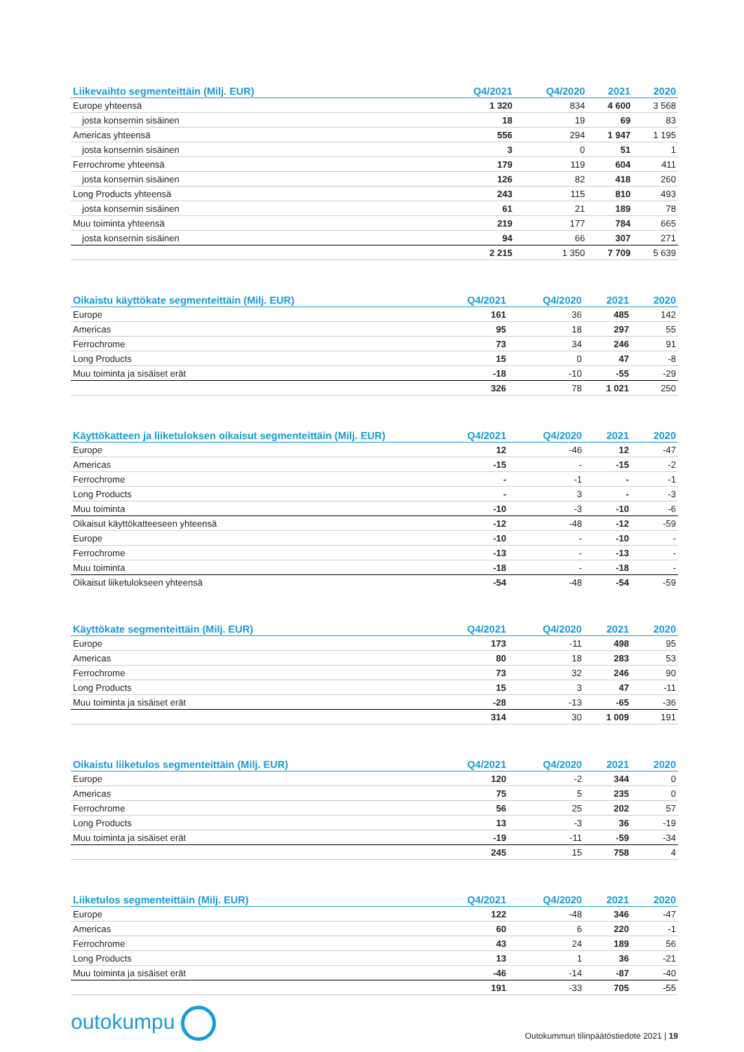| Liikevaihto segmenteittäin (Milj. EUR) | Q4/2021 | Q4/2020 | 2021 | 2020 |
| --- | --- | --- | --- | --- |
| Europe yhteensä | 1 320 | 834 | 4 600 | 3 568 |
| josta konsernin sisäinen | 18 | 19 | 69 | 83 |
| Americas yhteensä | 556 | 294 | 1 947 | 1 195 |
| josta konsernin sisäinen | 3 | 0 | 51 | 1 |
| Ferrochrome yhteensä | 179 | 119 | 604 | 411 |
| josta konsernin sisäinen | 126 | 82 | 418 | 260 |
| Long Products yhteensä | 243 | 115 | 810 | 493 |
| josta konsernin sisäinen | 61 | 21 | 189 | 78 |
| Muu toiminta yhteensä | 219 | 177 | 784 | 665 |
| josta konsernin sisäinen | 94 | 66 | 307 | 271 |
| | 2 215 | 1 350 | 7 709 | 5 639 |
| Oikaistu käyttökate segmenteittäin (Milj. EUR) | Q4/2021 | Q4/2020 | 2021 | 2020 |
| --- | --- | --- | --- | --- |
| Europe | 161 | 36 | 485 | 142 |
| Americas | 95 | 18 | 297 | 55 |
| Ferrochrome | 73 | 34 | 246 | 91 |
| Long Products | 15 | 0 | 47 | -8 |
| Muu toiminta ja sisäiset erät | -18 | -10 | -55 | -29 |
| | 326 | 78 | 1 021 | 250 |
| Käyttökatteen ja liiketuloksen oikaisut segmenteittäin (Milj. EUR) | Q4/2021 | Q4/2020 | 2021 | 2020 |
| --- | --- | --- | --- | --- |
| Europe | 12 | -46 | 12 | -47 |
| Americas | -15 | - | -15 | -2 |
| Ferrochrome | - | -1 | - | -1 |
| Long Products | - | 3 | - | -3 |
| Muu toiminta | -10 | -3 | -10 | -6 |
| Oikaisut käyttökatteeseen yhteensä | -12 | -48 | -12 | -59 |
| Europe | -10 | - | -10 | - |
| Ferrochrome | -13 | - | -13 | - |
| Muu toiminta | -18 | - | -18 | - |
| Oikaisut liiketulokseen yhteensä | -54 | -48 | -54 | -59 |
| Käyttökate segmenteittäin (Milj. EUR) | Q4/2021 | Q4/2020 | 2021 | 2020 |
| --- | --- | --- | --- | --- |
| Europe | 173 | -11 | 498 | 95 |
| Americas | 80 | 18 | 283 | 53 |
| Ferrochrome | 73 | 32 | 246 | 90 |
| Long Products | 15 | 3 | 47 | -11 |
| Muu toiminta ja sisäiset erät | -28 | -13 | -65 | -36 |
| | 314 | 30 | 1 009 | 191 |
| Oikaistu liiketulos segmenteittäin (Milj. EUR) | Q4/2021 | Q4/2020 | 2021 | 2020 |
| --- | --- | --- | --- | --- |
| Europe | 120 | -2 | 344 | 0 |
| Americas | 75 | 5 | 235 | 0 |
| Ferrochrome | 56 | 25 | 202 | 57 |
| Long Products | 13 | -3 | 36 | -19 |
| Muu toiminta ja sisäiset erät | -19 | -11 | -59 | -34 |
| | 245 | 15 | 758 | 4 |
| Liiketulos segmenteittäin (Milj. EUR) | Q4/2021 | Q4/2020 | 2021 | 2020 |
| --- | --- | --- | --- | --- |
| Europe | 122 | -48 | 346 | -47 |
| Americas | 60 | 6 | 220 | -1 |
| Ferrochrome | 43 | 24 | 189 | 56 |
| Long Products | 13 | 1 | 36 | -21 |
| Muu toiminta ja sisäiset erät | -46 | -14 | -87 | -40 |
| | 191 | -33 | 705 | -55 |
outokumpu
Outokummun tilinpäätöstiedote 2021 | 19